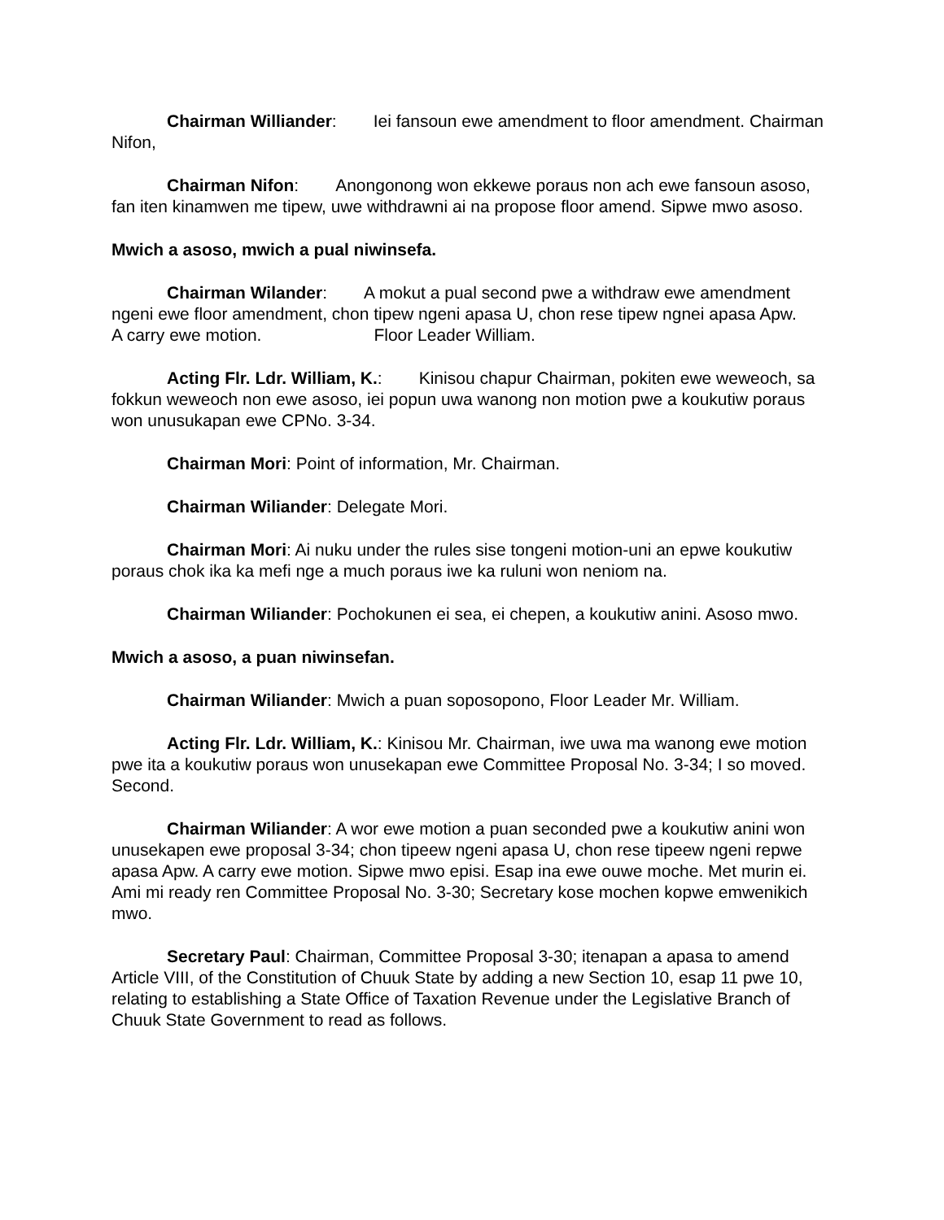Chairman Williander: Iei fansoun ewe amendment to floor amendment. Chairman Nifon,
Chairman Nifon: Anongonong won ekkewe poraus non ach ewe fansoun asoso, fan iten kinamwen me tipew, uwe withdrawni ai na propose floor amend. Sipwe mwo asoso.
Mwich a asoso, mwich a pual niwinsefa.
Chairman Wilander: A mokut a pual second pwe a withdraw ewe amendment ngeni ewe floor amendment, chon tipew ngeni apasa U, chon rese tipew ngnei apasa Apw.
A carry ewe motion. Floor Leader William.
Acting Flr. Ldr. William, K.: Kinisou chapur Chairman, pokiten ewe weweoch, sa fokkun weweoch non ewe asoso, iei popun uwa wanong non motion pwe a koukutiw poraus won unusukapan ewe CPNo. 3-34.
Chairman Mori: Point of information, Mr. Chairman.
Chairman Wiliander: Delegate Mori.
Chairman Mori: Ai nuku under the rules sise tongeni motion-uni an epwe koukutiw poraus chok ika ka mefi nge a much poraus iwe ka ruluni won neniom na.
Chairman Wiliander: Pochokunen ei sea, ei chepen, a koukutiw anini. Asoso mwo.
Mwich a asoso, a puan niwinsefan.
Chairman Wiliander: Mwich a puan soposopono, Floor Leader Mr. William.
Acting Flr. Ldr. William, K.: Kinisou Mr. Chairman, iwe uwa ma wanong ewe motion pwe ita a koukutiw poraus won unusekapan ewe Committee Proposal No. 3-34; I so moved. Second.
Chairman Wiliander: A wor ewe motion a puan seconded pwe a koukutiw anini won unusekapen ewe proposal 3-34; chon tipeew ngeni apasa U, chon rese tipeew ngeni repwe apasa Apw. A carry ewe motion. Sipwe mwo episi. Esap ina ewe ouwe moche. Met murin ei. Ami mi ready ren Committee Proposal No. 3-30; Secretary kose mochen kopwe emwenikich mwo.
Secretary Paul: Chairman, Committee Proposal 3-30; itenapan a apasa to amend Article VIII, of the Constitution of Chuuk State by adding a new Section 10, esap 11 pwe 10, relating to establishing a State Office of Taxation Revenue under the Legislative Branch of Chuuk State Government to read as follows.